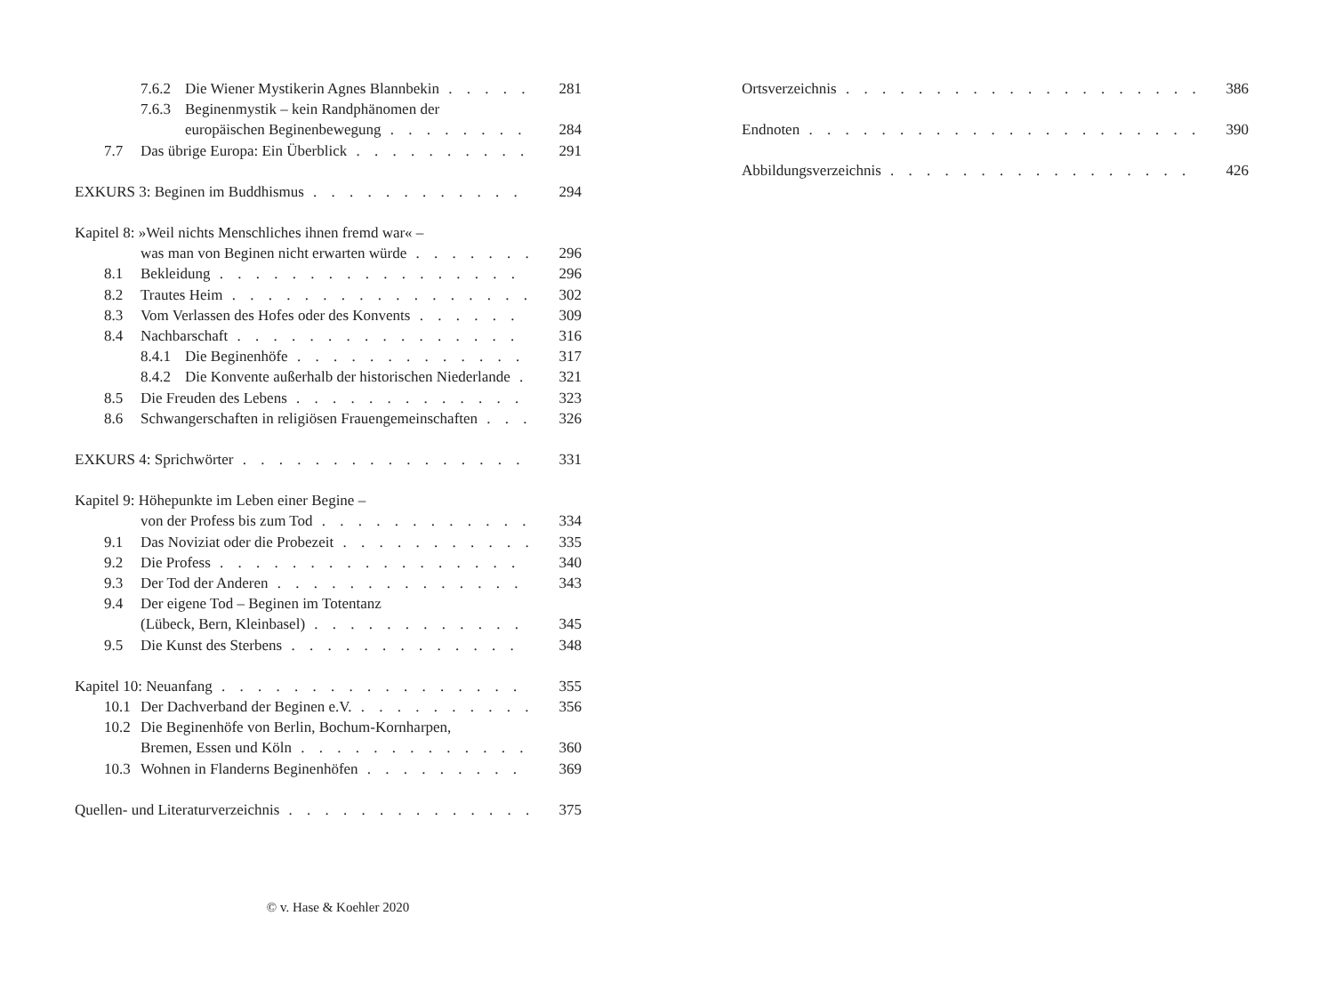7.6.2 Die Wiener Mystikerin Agnes Blannbekin 281
7.6.3 Beginenmystik – kein Randphänomen der
europäischen Beginenbewegung 284
7.7 Das übrige Europa: Ein Überblick 291
EXKURS 3: Beginen im Buddhismus 294
Kapitel 8: »Weil nichts Menschliches ihnen fremd war« –
was man von Beginen nicht erwarten würde 296
8.1 Bekleidung 296
8.2 Trautes Heim 302
8.3 Vom Verlassen des Hofes oder des Konvents 309
8.4 Nachbarschaft 316
8.4.1 Die Beginenhöfe 317
8.4.2 Die Konvente außerhalb der historischen Niederlande 321
8.5 Die Freuden des Lebens 323
8.6 Schwangerschaften in religiösen Frauengemeinschaften 326
EXKURS 4: Sprichwörter 331
Kapitel 9: Höhepunkte im Leben einer Begine –
von der Profess bis zum Tod 334
9.1 Das Noviziat oder die Probezeit 335
9.2 Die Profess 340
9.3 Der Tod der Anderen 343
9.4 Der eigene Tod – Beginen im Totentanz
(Lübeck, Bern, Kleinbasel) 345
9.5 Die Kunst des Sterbens 348
Kapitel 10: Neuanfang 355
10.1 Der Dachverband der Beginen e.V. 356
10.2 Die Beginenhöfe von Berlin, Bochum-Kornharpen,
Bremen, Essen und Köln 360
10.3 Wohnen in Flanderns Beginenhöfen 369
Quellen- und Literaturverzeichnis 375
Ortsverzeichnis 386
Endnoten 390
Abbildungsverzeichnis 426
© v. Hase & Koehler 2020